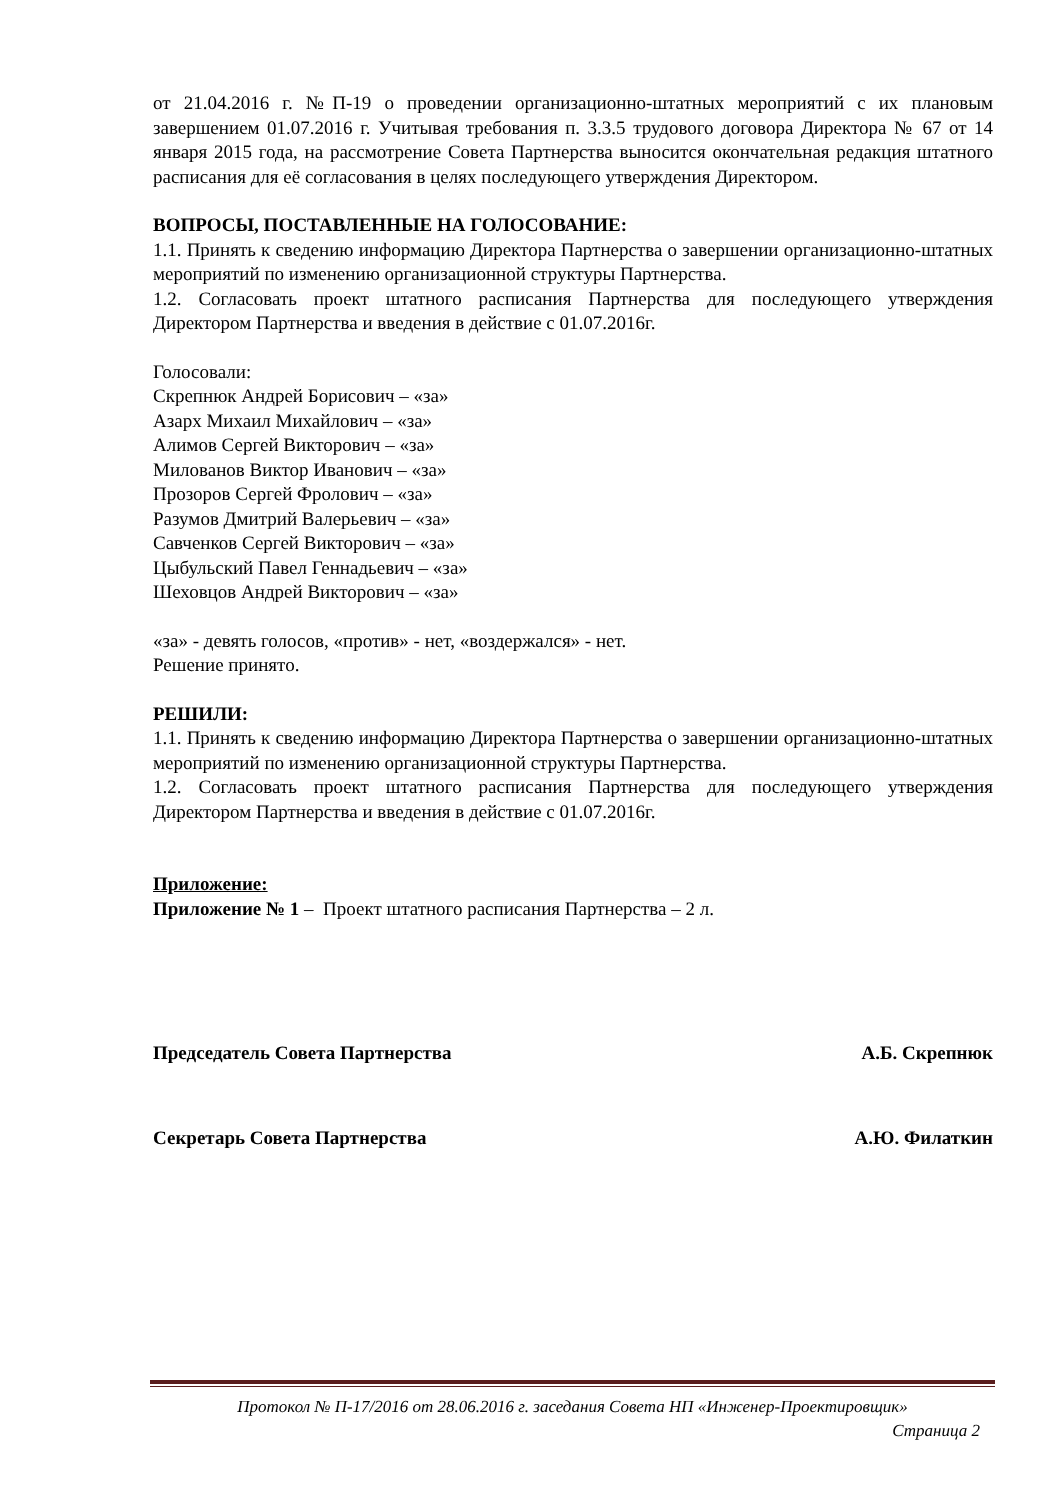от 21.04.2016 г. №П-19 о проведении организационно-штатных мероприятий с их плановым завершением 01.07.2016 г. Учитывая требования п. 3.3.5 трудового договора Директора № 67 от 14 января 2015 года, на рассмотрение Совета Партнерства выносится окончательная редакция штатного расписания для её согласования в целях последующего утверждения Директором.
ВОПРОСЫ, ПОСТАВЛЕННЫЕ НА ГОЛОСОВАНИЕ:
1.1. Принять к сведению информацию Директора Партнерства о завершении организационно-штатных мероприятий по изменению организационной структуры Партнерства.
1.2. Согласовать проект штатного расписания Партнерства для последующего утверждения Директором Партнерства и введения в действие с 01.07.2016г.
Голосовали:
Скрепнюк Андрей Борисович – «за»
Азарх Михаил Михайлович – «за»
Алимов Сергей Викторович – «за»
Милованов Виктор Иванович – «за»
Прозоров Сергей Фролович – «за»
Разумов Дмитрий Валерьевич – «за»
Савченков Сергей Викторович – «за»
Цыбульский Павел Геннадьевич – «за»
Шеховцов Андрей Викторович – «за»
«за» - девять голосов, «против» - нет, «воздержался» - нет.
Решение принято.
РЕШИЛИ:
1.1. Принять к сведению информацию Директора Партнерства о завершении организационно-штатных мероприятий по изменению организационной структуры Партнерства.
1.2. Согласовать проект штатного расписания Партнерства для последующего утверждения Директором Партнерства и введения в действие с 01.07.2016г.
Приложение:
Приложение № 1 – Проект штатного расписания Партнерства – 2 л.
Председатель Совета Партнерства А.Б. Скрепнюк
Секретарь Совета Партнерства А.Ю. Филаткин
Протокол № П-17/2016 от 28.06.2016 г. заседания Совета НП «Инженер-Проектировщик»
Страница 2